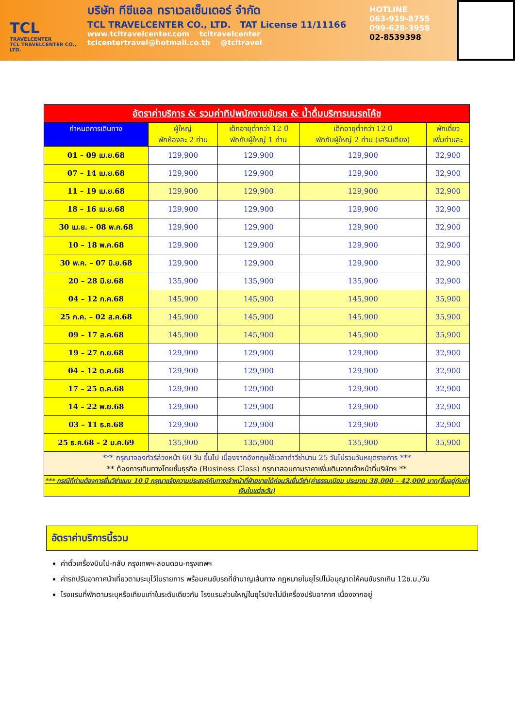TCL
TRAVELCENTER
TCL TRAVELCENTER CO., LTD.
บริษัท ทีซีแอล ทราเวลเซ็นเตอร์ จำกัด
TCL TRAVELCENTER CO., LTD. TAT License 11/11166
www.tcltravelcenter.com tcltravelcenter
tclcentertravel@hotmail.co.th @tcltravel
HOTLINE
063-919-8755
099-628-3958
02-8539398
| อัตราค่าบริการ & รวมค่าทิปพนักงานขับรถ & น้ำดื่มบริการบนรถโค้ช | | | | |
| กำหนดการเดินทาง | ผู้ใหญ่ พักห้องละ 2 ท่าน | เด็กอายุต่ำกว่า 12 ปี พักกับผู้ใหญ่ 1 ท่าน | เด็กอายุต่ำกว่า 12 ปี พักกับผู้ใหญ่ 2 ท่าน (เสริมเตียง) | พักเดี่ยว เพิ่มท่านละ |
| 01 – 09 เม.ย.68 | 129,900 | 129,900 | 129,900 | 32,900 |
| 07 – 14 เม.ย.68 | 129,900 | 129,900 | 129,900 | 32,900 |
| 11 – 19 เม.ย.68 | 129,900 | 129,900 | 129,900 | 32,900 |
| 18 – 16 เม.ย.68 | 129,900 | 129,900 | 129,900 | 32,900 |
| 30 เม.ย. – 08 พ.ค.68 | 129,900 | 129,900 | 129,900 | 32,900 |
| 10 – 18 พ.ค.68 | 129,900 | 129,900 | 129,900 | 32,900 |
| 30 พ.ค. – 07 มิ.ย.68 | 129,900 | 129,900 | 129,900 | 32,900 |
| 20 – 28 มิ.ย.68 | 135,900 | 135,900 | 135,900 | 32,900 |
| 04 – 12 ก.ค.68 | 145,900 | 145,900 | 145,900 | 35,900 |
| 25 ก.ค. – 02 ส.ค.68 | 145,900 | 145,900 | 145,900 | 35,900 |
| 09 – 17 ส.ค.68 | 145,900 | 145,900 | 145,900 | 35,900 |
| 19 – 27 ก.ย.68 | 129,900 | 129,900 | 129,900 | 32,900 |
| 04 – 12 ต.ค.68 | 129,900 | 129,900 | 129,900 | 32,900 |
| 17 – 25 ต.ค.68 | 129,900 | 129,900 | 129,900 | 32,900 |
| 14 – 22 พ.ย.68 | 129,900 | 129,900 | 129,900 | 32,900 |
| 03 – 11 ธ.ค.68 | 129,900 | 129,900 | 129,900 | 32,900 |
| 25 ธ.ค.68 – 2 ม.ค.69 | 135,900 | 135,900 | 135,900 | 35,900 |
| *** กรุณาจองทัวร์ล่วงหน้า 60 วัน ขึ้นไป เนื่องจากอังกฤษใช้เวลาทำวีซ่านาน 25 วันไม่รวมวันหยุดราชการ *** ** ต้องการเดินทางโดยชั้นธุรกิจ (Business Class) กรุณาสอบถามราคาเพิ่มเติมจากเจ้าหน้าที่บริษัทฯ ** | | | | |
| *** กรณีที่ท่านต้องการยื่นวีซ่าแบบ 10 ปี กรุณาแจ้งความประสงค์กับทางเจ้าหน้าที่ฝ่ายขายได้ก่อนวันยื่นวีซ่า(ค่าธรรมเนียม ประมาณ 38,000 – 42,000 บาท(ขึ้นอยู่กับค่าเงินในแต่ละวัน) | | | | |
อัตราค่าบริการนี้รวม
ค่าตั๋วเครื่องบินไป-กลับ กรุงเทพฯ-ลอนดอน-กรุงเทพฯ
ค่ารถปรับอากาศนำเที่ยวตามระบุไว้ในรายการ พร้อมคนขับรถที่ชำนาญเส้นทาง กฎหมายในยุโรปไม่อนุญาตให้คนขับรถเกิน 12ช.ม./วัน
โรงแรมที่พักตามระบุหรือเทียบเท่าในระดับเดียวกัน โรงแรมส่วนใหญ่ในยุโรปจะไม่มีเครื่องปรับอากาศ เนื่องจากอยู่